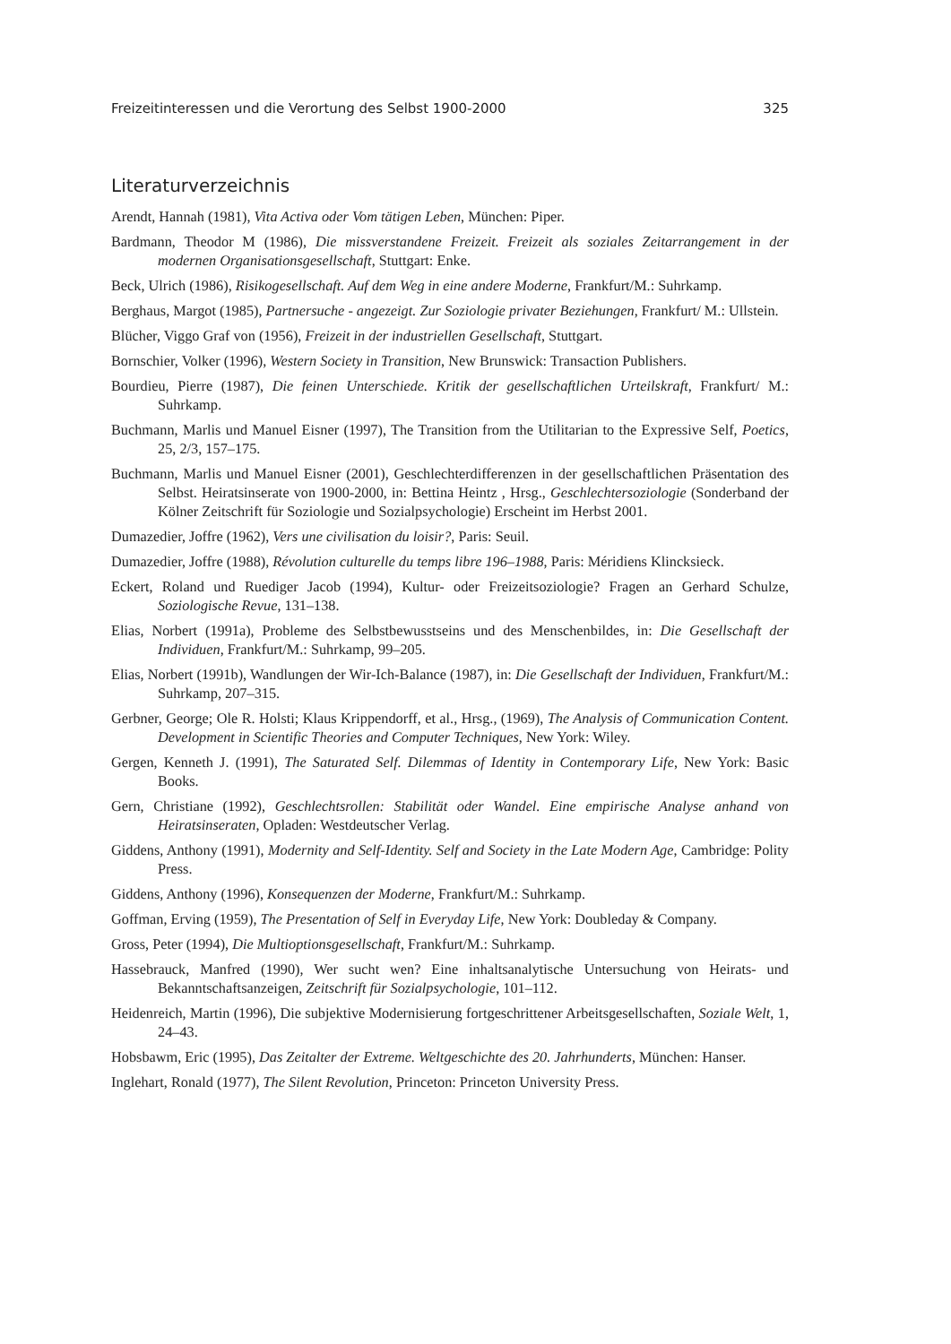Freizeitinteressen und die Verortung des Selbst 1900-2000 325
Literaturverzeichnis
Arendt, Hannah (1981), Vita Activa oder Vom tätigen Leben, München: Piper.
Bardmann, Theodor M (1986), Die missverstandene Freizeit. Freizeit als soziales Zeitarrangement in der modernen Organisationsgesellschaft, Stuttgart: Enke.
Beck, Ulrich (1986), Risikogesellschaft. Auf dem Weg in eine andere Moderne, Frankfurt/M.: Suhrkamp.
Berghaus, Margot (1985), Partnersuche - angezeigt. Zur Soziologie privater Beziehungen, Frankfurt/ M.: Ullstein.
Blücher, Viggo Graf von (1956), Freizeit in der industriellen Gesellschaft, Stuttgart.
Bornschier, Volker (1996), Western Society in Transition, New Brunswick: Transaction Publishers.
Bourdieu, Pierre (1987), Die feinen Unterschiede. Kritik der gesellschaftlichen Urteilskraft, Frankfurt/ M.: Suhrkamp.
Buchmann, Marlis und Manuel Eisner (1997), The Transition from the Utilitarian to the Expressive Self, Poetics, 25, 2/3, 157–175.
Buchmann, Marlis und Manuel Eisner (2001), Geschlechterdifferenzen in der gesellschaftlichen Präsentation des Selbst. Heiratsinserate von 1900-2000, in: Bettina Heintz , Hrsg., Geschlechtersoziologie (Sonderband der Kölner Zeitschrift für Soziologie und Sozialpsychologie) Erscheint im Herbst 2001.
Dumazedier, Joffre (1962), Vers une civilisation du loisir?, Paris: Seuil.
Dumazedier, Joffre (1988), Révolution culturelle du temps libre 196–1988, Paris: Méridiens Klincksieck.
Eckert, Roland und Ruediger Jacob (1994), Kultur- oder Freizeitsoziologie? Fragen an Gerhard Schulze, Soziologische Revue, 131–138.
Elias, Norbert (1991a), Probleme des Selbstbewusstseins und des Menschenbildes, in: Die Gesellschaft der Individuen, Frankfurt/M.: Suhrkamp, 99–205.
Elias, Norbert (1991b), Wandlungen der Wir-Ich-Balance (1987), in: Die Gesellschaft der Individuen, Frankfurt/M.: Suhrkamp, 207–315.
Gerbner, George; Ole R. Holsti; Klaus Krippendorff, et al., Hrsg., (1969), The Analysis of Communication Content. Development in Scientific Theories and Computer Techniques, New York: Wiley.
Gergen, Kenneth J. (1991), The Saturated Self. Dilemmas of Identity in Contemporary Life, New York: Basic Books.
Gern, Christiane (1992), Geschlechtsrollen: Stabilität oder Wandel. Eine empirische Analyse anhand von Heiratsinseraten, Opladen: Westdeutscher Verlag.
Giddens, Anthony (1991), Modernity and Self-Identity. Self and Society in the Late Modern Age, Cambridge: Polity Press.
Giddens, Anthony (1996), Konsequenzen der Moderne, Frankfurt/M.: Suhrkamp.
Goffman, Erving (1959), The Presentation of Self in Everyday Life, New York: Doubleday & Company.
Gross, Peter (1994), Die Multioptionsgesellschaft, Frankfurt/M.: Suhrkamp.
Hassebrauck, Manfred (1990), Wer sucht wen? Eine inhaltsanalytische Untersuchung von Heirats- und Bekanntschaftsanzeigen, Zeitschrift für Sozialpsychologie, 101–112.
Heidenreich, Martin (1996), Die subjektive Modernisierung fortgeschrittener Arbeitsgesellschaften, Soziale Welt, 1, 24–43.
Hobsbawm, Eric (1995), Das Zeitalter der Extreme. Weltgeschichte des 20. Jahrhunderts, München: Hanser.
Inglehart, Ronald (1977), The Silent Revolution, Princeton: Princeton University Press.